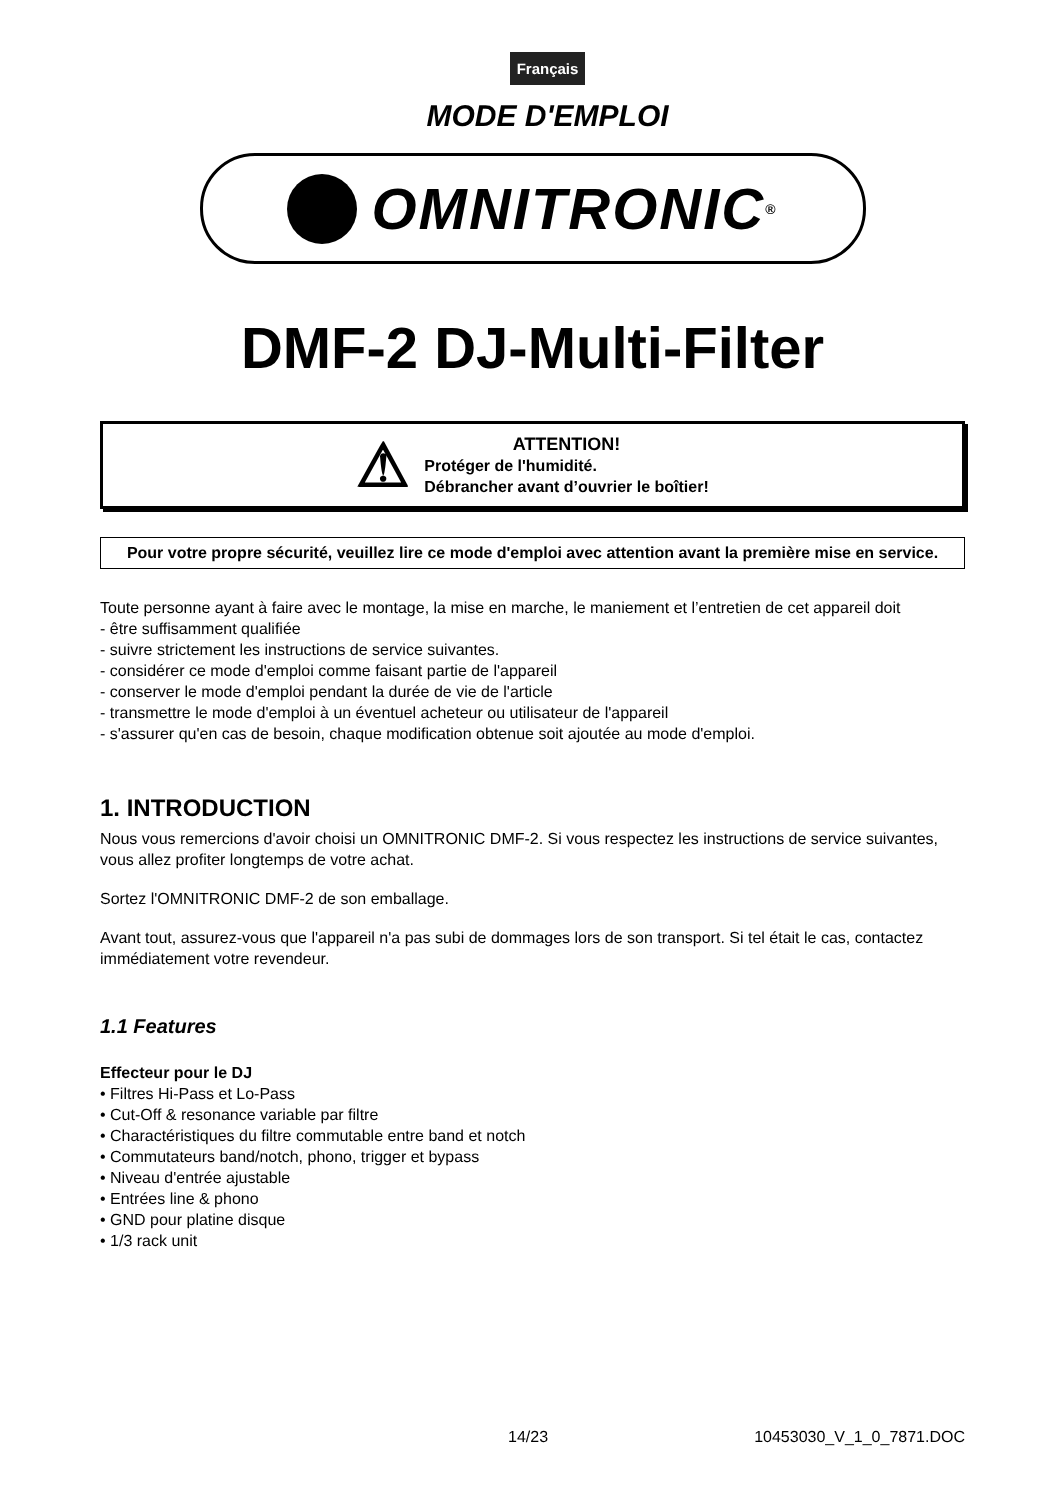Français
MODE D'EMPLOI
OMNITRONIC <sup>®</sup>
DMF-2 DJ-Multi-Filter
⚠
ATTENTION!
Protéger de l'humidité.
Débrancher avant d’ouvrier le boîtier!
Pour votre propre sécurité, veuillez lire ce mode d'emploi avec attention avant la première mise en service.
Toute personne ayant à faire avec le montage, la mise en marche, le maniement et l’entretien de cet appareil doit
- être suffisamment qualifiée
- suivre strictement les instructions de service suivantes.
- considérer ce mode d'emploi comme faisant partie de l'appareil
- conserver le mode d'emploi pendant la durée de vie de l'article
- transmettre le mode d'emploi à un éventuel acheteur ou utilisateur de l'appareil
- s'assurer qu'en cas de besoin, chaque modification obtenue soit ajoutée au mode d'emploi.
1. INTRODUCTION
Nous vous remercions d'avoir choisi un OMNITRONIC DMF-2. Si vous respectez les instructions de service suivantes, vous allez profiter longtemps de votre achat.
Sortez l'OMNITRONIC DMF-2 de son emballage.
Avant tout, assurez-vous que l'appareil n'a pas subi de dommages lors de son transport. Si tel était le cas, contactez immédiatement votre revendeur.
1.1 Features
Effecteur pour le DJ
• Filtres Hi-Pass et Lo-Pass
• Cut-Off & resonance variable par filtre
• Charactéristiques du filtre commutable entre band et notch
• Commutateurs band/notch, phono, trigger et bypass
• Niveau d'entrée ajustable
• Entrées line & phono
• GND pour platine disque
• 1/3 rack unit
14/23 10453030_V_1_0_7871.DOC